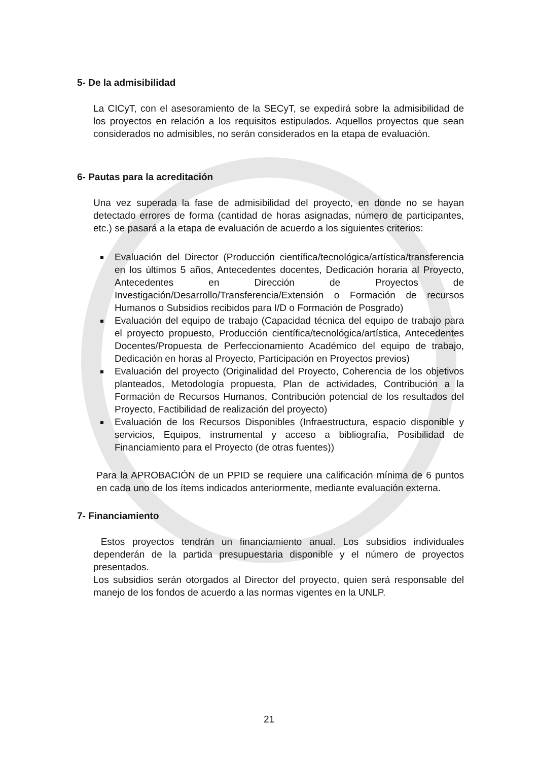5- De la admisibilidad
La CICyT, con el asesoramiento de la SECyT, se expedirá sobre la admisibilidad de los proyectos en relación a los requisitos estipulados. Aquellos proyectos que sean considerados no admisibles, no serán considerados en la etapa de evaluación.
6- Pautas para la acreditación
Una vez superada la fase de admisibilidad del proyecto, en donde no se hayan detectado errores de forma (cantidad de horas asignadas, número de participantes, etc.) se pasará a la etapa de evaluación de acuerdo a los siguientes criterios:
Evaluación del Director (Producción científica/tecnológica/artística/transferencia en los últimos 5 años, Antecedentes docentes, Dedicación horaria al Proyecto, Antecedentes en Dirección de Proyectos de Investigación/Desarrollo/Transferencia/Extensión o Formación de recursos Humanos o Subsidios recibidos para I/D o Formación de Posgrado)
Evaluación del equipo de trabajo (Capacidad técnica del equipo de trabajo para el proyecto propuesto, Producción científica/tecnológica/artística, Antecedentes Docentes/Propuesta de Perfeccionamiento Académico del equipo de trabajo, Dedicación en horas al Proyecto, Participación en Proyectos previos)
Evaluación del proyecto (Originalidad del Proyecto, Coherencia de los objetivos planteados, Metodología propuesta, Plan de actividades, Contribución a la Formación de Recursos Humanos, Contribución potencial de los resultados del Proyecto, Factibilidad de realización del proyecto)
Evaluación de los Recursos Disponibles (Infraestructura, espacio disponible y servicios, Equipos, instrumental y acceso a bibliografía, Posibilidad de Financiamiento para el Proyecto (de otras fuentes))
Para la APROBACIÓN de un PPID se requiere una calificación mínima de 6 puntos en cada uno de los ítems indicados anteriormente, mediante evaluación externa.
7- Financiamiento
Estos proyectos tendrán un financiamiento anual. Los subsidios individuales dependerán de la partida presupuestaria disponible y el número de proyectos presentados.
Los subsidios serán otorgados al Director del proyecto, quien será responsable del manejo de los fondos de acuerdo a las normas vigentes en la UNLP.
21